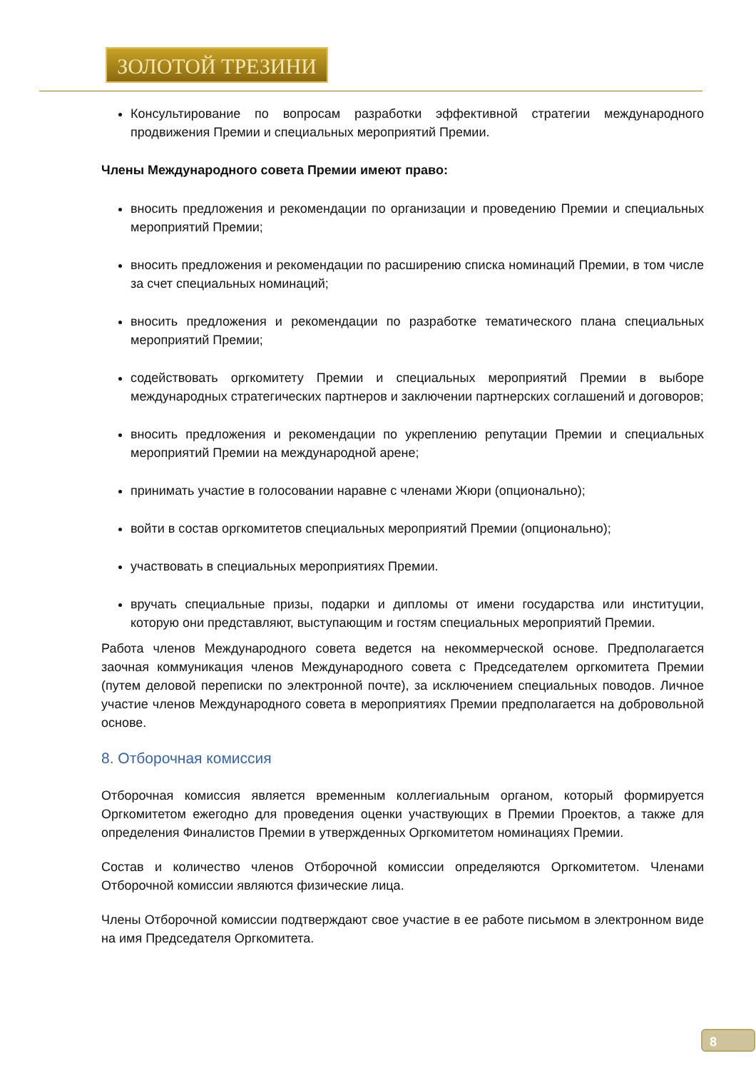ЗОЛОТОЙ ТРЕЗИНИ
Консультирование по вопросам разработки эффективной стратегии международного продвижения Премии и специальных мероприятий Премии.
Члены Международного совета Премии имеют право:
вносить предложения и рекомендации по организации и проведению Премии и специальных мероприятий Премии;
вносить предложения и рекомендации по расширению списка номинаций Премии, в том числе за счет специальных номинаций;
вносить предложения и рекомендации по разработке тематического плана специальных мероприятий Премии;
содействовать оргкомитету Премии и специальных мероприятий Премии в выборе международных стратегических партнеров и заключении партнерских соглашений и договоров;
вносить предложения и рекомендации по укреплению репутации Премии и специальных мероприятий Премии на международной арене;
принимать участие в голосовании наравне с членами Жюри (опционально);
войти в состав оргкомитетов специальных мероприятий Премии (опционально);
участвовать в специальных мероприятиях Премии.
вручать специальные призы, подарки и дипломы от имени государства или институции, которую они представляют, выступающим и гостям специальных мероприятий Премии.
Работа членов Международного совета ведется на некоммерческой основе. Предполагается заочная коммуникация членов Международного совета с Председателем оргкомитета Премии (путем деловой переписки по электронной почте), за исключением специальных поводов. Личное участие членов Международного совета в мероприятиях Премии предполагается на добровольной основе.
8. Отборочная комиссия
Отборочная комиссия является временным коллегиальным органом, который формируется Оргкомитетом ежегодно для проведения оценки участвующих в Премии Проектов, а также для определения Финалистов Премии в утвержденных Оргкомитетом номинациях Премии.
Состав и количество членов Отборочной комиссии определяются Оргкомитетом. Членами Отборочной комиссии являются физические лица.
Члены Отборочной комиссии подтверждают свое участие в ее работе письмом в электронном виде на имя Председателя Оргкомитета.
8